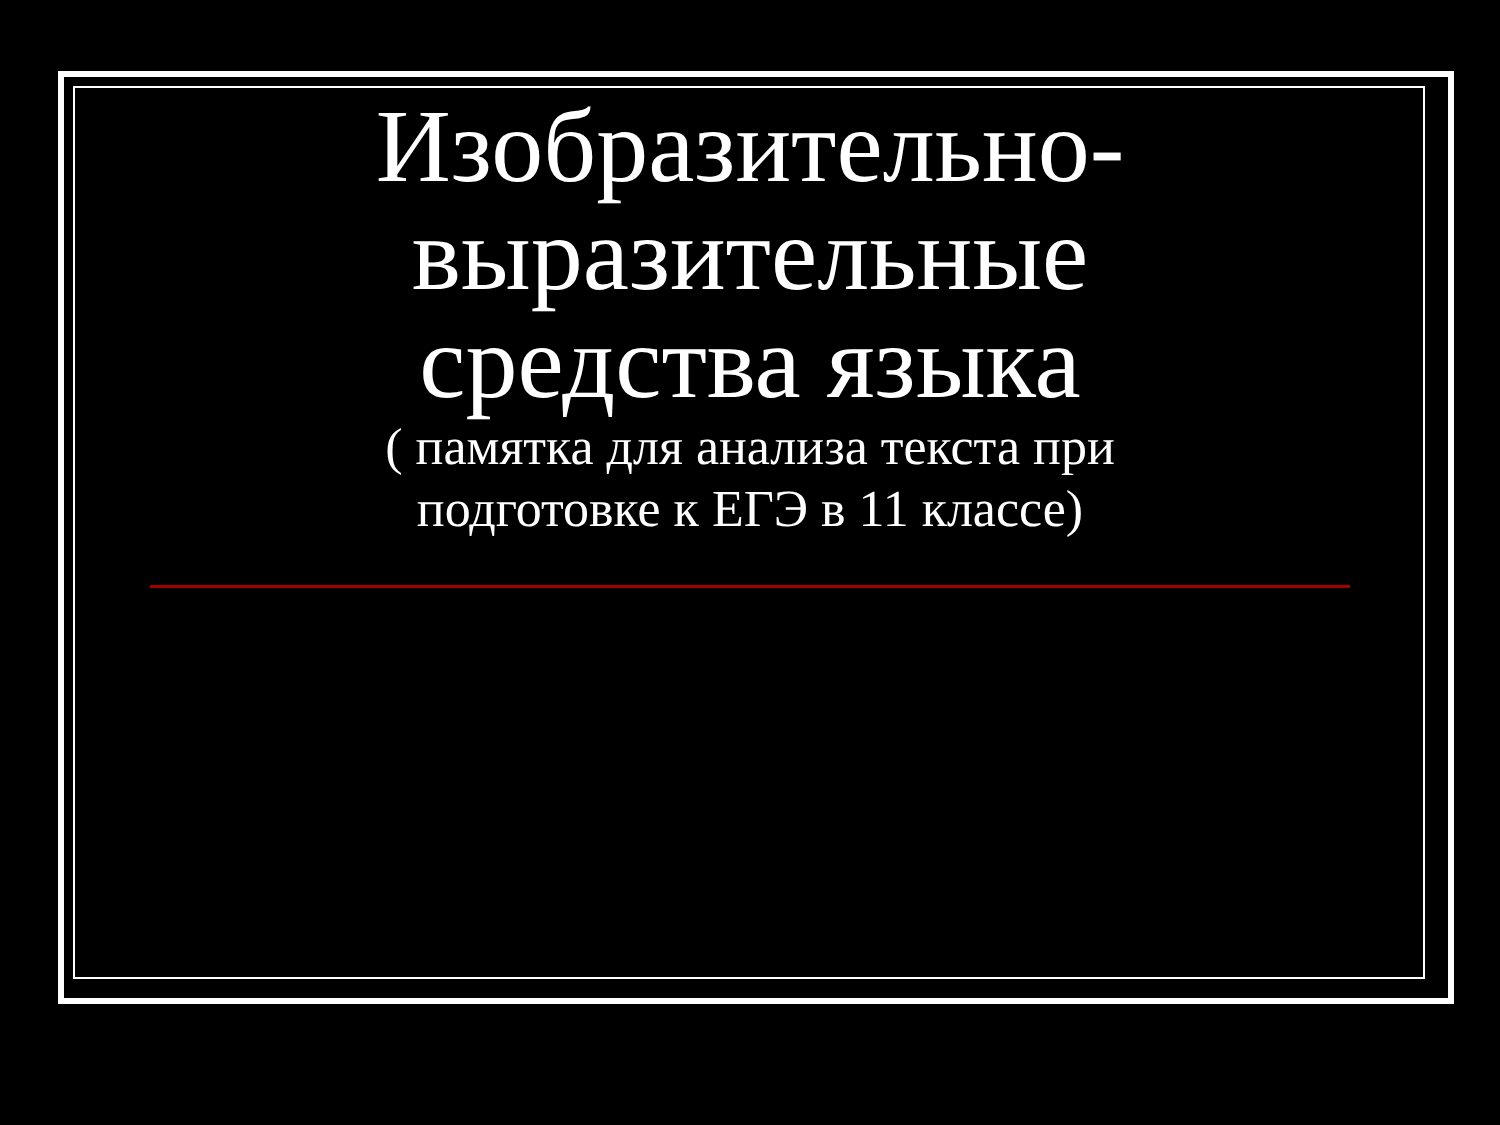Изобразительно-
выразительные
средства языка
( памятка для анализа текста при
подготовке к ЕГЭ в 11 классе)